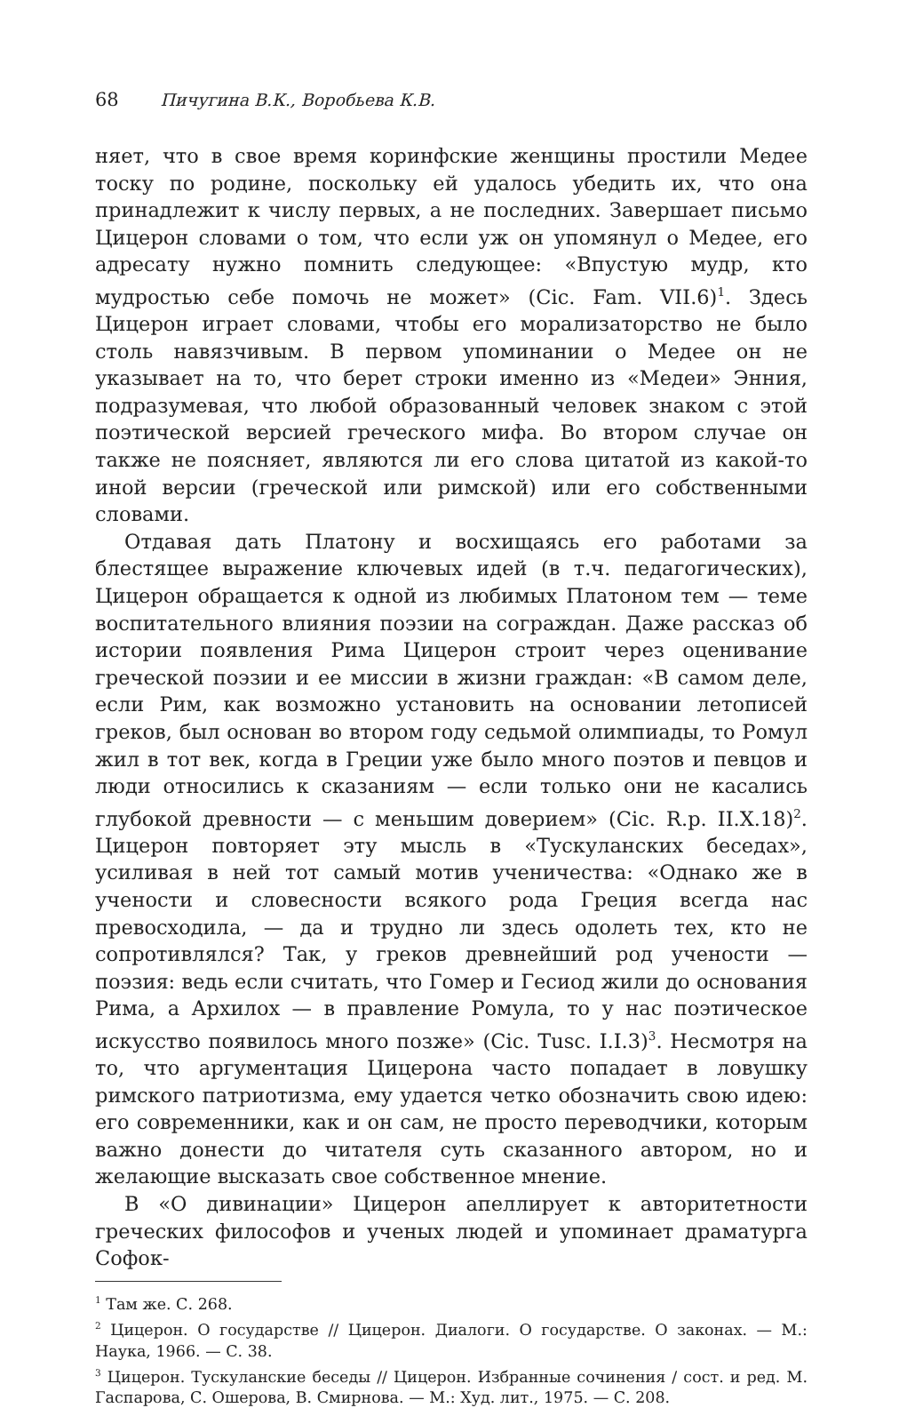68 Пичугина В.К., Воробьева К.В.
няет, что в свое время коринфские женщины простили Медее тоску по родине, поскольку ей удалось убедить их, что она принадлежит к числу первых, а не последних. Завершает письмо Цицерон словами о том, что если уж он упомянул о Медее, его адресату нужно помнить следующее: «Впустую мудр, кто мудростью себе помочь не может» (Cic. Fam. VII.6)<sup>1</sup>. Здесь Цицерон играет словами, чтобы его морализаторство не было столь навязчивым. В первом упоминании о Медее он не указывает на то, что берет строки именно из «Медеи» Энния, подразумевая, что любой образованный человек знаком с этой поэтической версией греческого мифа. Во втором случае он также не поясняет, являются ли его слова цитатой из какой-то иной версии (греческой или римской) или его собственными словами.
Отдавая дать Платону и восхищаясь его работами за блестящее выражение ключевых идей (в т.ч. педагогических), Цицерон обращается к одной из любимых Платоном тем — теме воспитательного влияния поэзии на сограждан. Даже рассказ об истории появления Рима Цицерон строит через оценивание греческой поэзии и ее миссии в жизни граждан: «В самом деле, если Рим, как возможно установить на основании летописей греков, был основан во втором году седьмой олимпиады, то Ромул жил в тот век, когда в Греции уже было много поэтов и певцов и люди относились к сказаниям — если только они не касались глубокой древности — с меньшим доверием» (Cic. R.p. II.X.18)<sup>2</sup>. Цицерон повторяет эту мысль в «Тускуланских беседах», усиливая в ней тот самый мотив ученичества: «Однако же в учености и словесности всякого рода Греция всегда нас превосходила, — да и трудно ли здесь одолеть тех, кто не сопротивлялся? Так, у греков древнейший род учености — поэзия: ведь если считать, что Гомер и Гесиод жили до основания Рима, а Архилох — в правление Ромула, то у нас поэтическое искусство появилось много позже» (Cic. Tusc. I.I.3)<sup>3</sup>. Несмотря на то, что аргументация Цицерона часто попадает в ловушку римского патриотизма, ему удается четко обозначить свою идею: его современники, как и он сам, не просто переводчики, которым важно донести до читателя суть сказанного автором, но и желающие высказать свое собственное мнение.
В «О дивинации» Цицерон апеллирует к авторитетности греческих философов и ученых людей и упоминает драматурга Софок-
<sup>1</sup> Там же. С. 268.
<sup>2</sup> Цицерон. О государстве // Цицерон. Диалоги. О государстве. О законах. — М.: Наука, 1966. — С. 38.
<sup>3</sup> Цицерон. Тускуланские беседы // Цицерон. Избранные сочинения / сост. и ред. М. Гаспарова, С. Ошерова, В. Смирнова. — М.: Худ. лит., 1975. — С. 208.